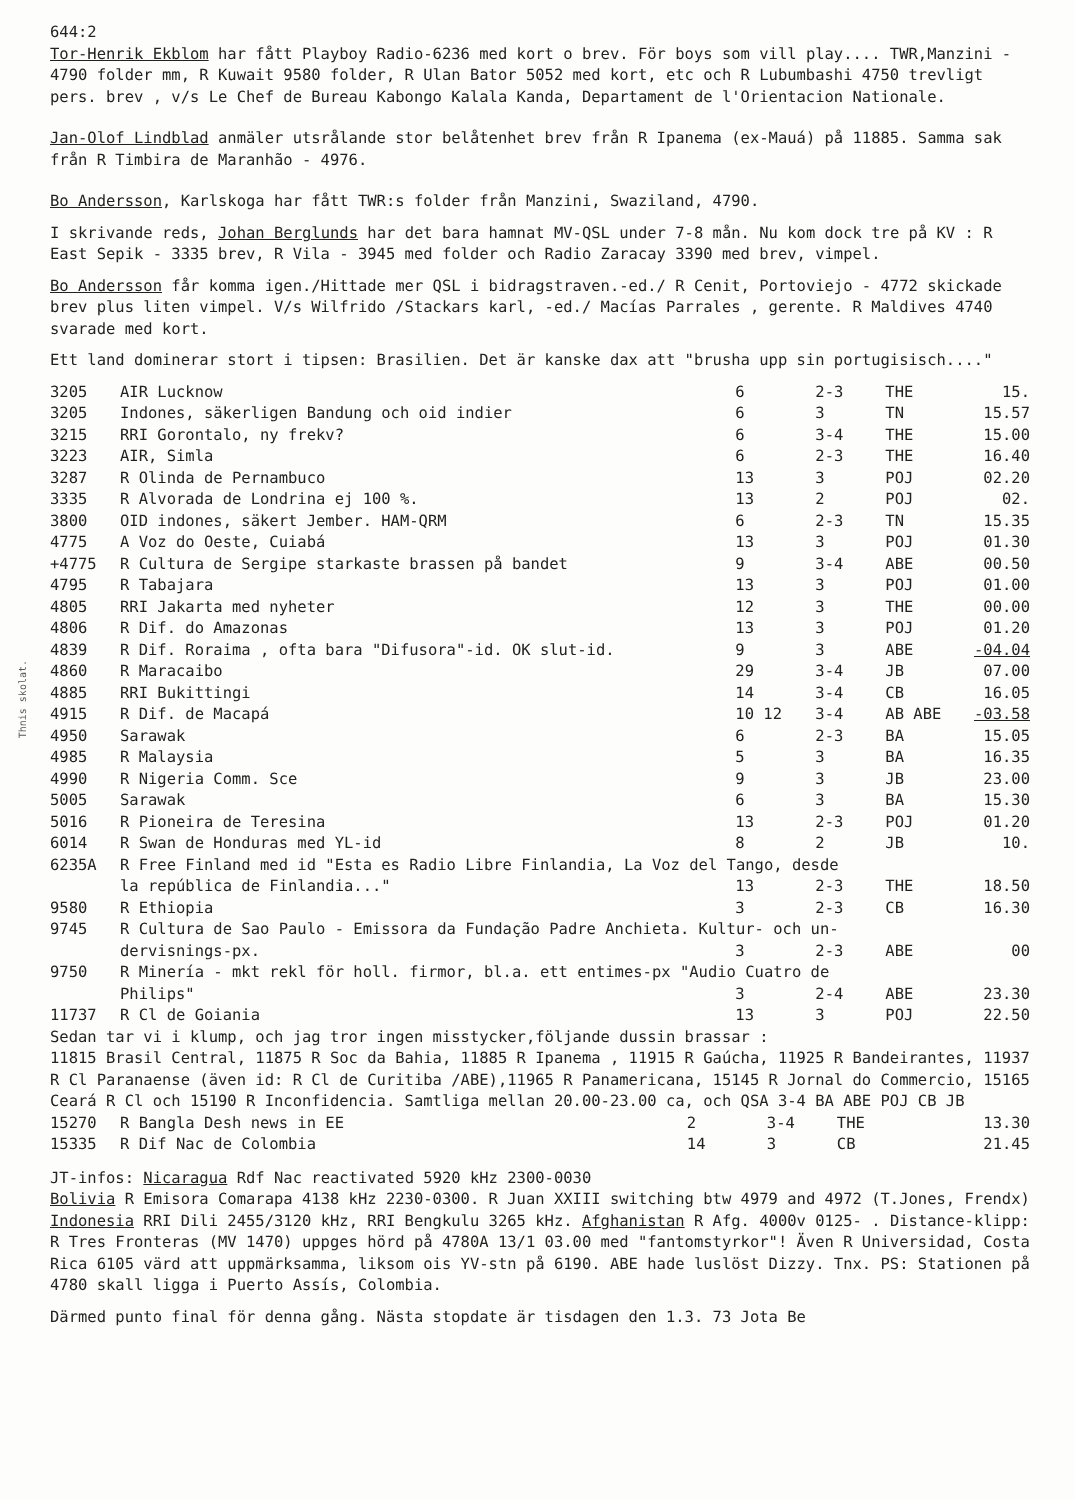Thnis skolat.
644:2
Tor-Henrik Ekblom har fått Playboy Radio-6236 med kort o brev. För boys som vill play.... TWR,Manzini - 4790 folder mm, R Kuwait 9580 folder, R Ulan Bator 5052 med kort, etc och R Lubumbashi 4750 trevligt pers. brev , v/s Le Chef de Bureau Kabongo Kalala Kanda, Departament de l'Orientacion Nationale.
Jan-Olof Lindblad anmäler utsrålande stor belåtenhet brev från R Ipanema (ex-Mauá) på 11885. Samma sak från R Timbira de Maranhão - 4976.
Bo Andersson, Karlskoga har fått TWR:s folder från Manzini, Swaziland, 4790.
I skrivande reds, Johan Berglunds har det bara hamnat MV-QSL under 7-8 mån. Nu kom dock tre på KV : R East Sepik - 3335 brev, R Vila - 3945 med folder och Radio Zaracay 3390 med brev, vimpel.
Bo Andersson får komma igen./Hittade mer QSL i bidragstraven.-ed./ R Cenit, Portoviejo - 4772 skickade brev plus liten vimpel. V/s Wilfrido /Stackars karl, -ed./ Macías Parrales , gerente. R Maldives 4740 svarade med kort.
Ett land dominerar stort i tipsen: Brasilien. Det är kanske dax att "brusha upp sin portugisisch...."
| 3205 | AIR Lucknow | 6 | 2-3 | THE | 15. |
| 3205 | Indones, säkerligen Bandung och oid indier | 6 | 3 | TN | 15.57 |
| 3215 | RRI Gorontalo, ny frekv? | 6 | 3-4 | THE | 15.00 |
| 3223 | AIR, Simla | 6 | 2-3 | THE | 16.40 |
| 3287 | R Olinda de Pernambuco | 13 | 3 | POJ | 02.20 |
| 3335 | R Alvorada de Londrina ej 100 %. | 13 | 2 | POJ | 02. |
| 3800 | OID indones, säkert Jember. HAM-QRM | 6 | 2-3 | TN | 15.35 |
| 4775 | A Voz do Oeste, Cuiabá | 13 | 3 | POJ | 01.30 |
| +4775 | R Cultura de Sergipe starkaste brassen på bandet | 9 | 3-4 | ABE | 00.50 |
| 4795 | R Tabajara | 13 | 3 | POJ | 01.00 |
| 4805 | RRI Jakarta med nyheter | 12 | 3 | THE | 00.00 |
| 4806 | R Dif. do Amazonas | 13 | 3 | POJ | 01.20 |
| 4839 | R Dif. Roraima , ofta bara "Difusora"-id. OK slut-id. | 9 | 3 | ABE | -04.04 |
| 4860 | R Maracaibo | 29 | 3-4 | JB | 07.00 |
| 4885 | RRI Bukittingi | 14 | 3-4 | CB | 16.05 |
| 4915 | R Dif. de Macapá | 10 12 | 3-4 | AB ABE | -03.58 |
| 4950 | Sarawak | 6 | 2-3 | BA | 15.05 |
| 4985 | R Malaysia | 5 | 3 | BA | 16.35 |
| 4990 | R Nigeria Comm. Sce | 9 | 3 | JB | 23.00 |
| 5005 | Sarawak | 6 | 3 | BA | 15.30 |
| 5016 | R Pioneira de Teresina | 13 | 2-3 | POJ | 01.20 |
| 6014 | R Swan de Honduras med YL-id | 8 | 2 | JB | 10. |
| 6235A | R Free Finland med id "Esta es Radio Libre Finlandia, La Voz del Tango, desde | | | | |
| | la república de Finlandia..." | 13 | 2-3 | THE | 18.50 |
| 9580 | R Ethiopia | 3 | 2-3 | CB | 16.30 |
| 9745 | R Cultura de Sao Paulo - Emissora da Fundação Padre Anchieta. Kultur- och un- | | | | |
| | dervisnings-px. | 3 | 2-3 | ABE | 00 |
| 9750 | R Minería - mkt rekl för holl. firmor, bl.a. ett entimes-px "Audio Cuatro de | | | | |
| | Philips" | 3 | 2-4 | ABE | 23.30 |
| 11737 | R Cl de Goiania | 13 | 3 | POJ | 22.50 |
Sedan tar vi i klump, och jag tror ingen misstycker,följande dussin brassar :
11815 Brasil Central, 11875 R Soc da Bahia, 11885 R Ipanema , 11915 R Gaúcha, 11925 R Bandeirantes, 11937 R Cl Paranaense (även id: R Cl de Curitiba /ABE),11965 R Panamericana, 15145 R Jornal do Commercio, 15165 Ceará R Cl och 15190 R Inconfidencia. Samtliga mellan 20.00-23.00 ca, och QSA 3-4 BA ABE POJ CB JB
| 15270 | R Bangla Desh news in EE | 2 | 3-4 | THE | 13.30 |
| 15335 | R Dif Nac de Colombia | 14 | 3 | CB | 21.45 |
JT-infos: Nicaragua Rdf Nac reactivated 5920 kHz 2300-0030
Bolivia R Emisora Comarapa 4138 kHz 2230-0300. R Juan XXIII switching btw 4979 and 4972 (T.Jones, Frendx)
Indonesia RRI Dili 2455/3120 kHz, RRI Bengkulu 3265 kHz. Afghanistan R Afg. 4000v 0125- . Distance-klipp: R Tres Fronteras (MV 1470) uppges hörd på 4780A 13/1 03.00 med "fantomstyrkor"! Även R Universidad, Costa Rica 6105 värd att uppmärksamma, liksom ois YV-stn på 6190. ABE hade luslöst Dizzy. Tnx. PS: Stationen på 4780 skall ligga i Puerto Assís, Colombia.
Därmed punto final för denna gång. Nästa stopdate är tisdagen den 1.3. 73 Jota Be